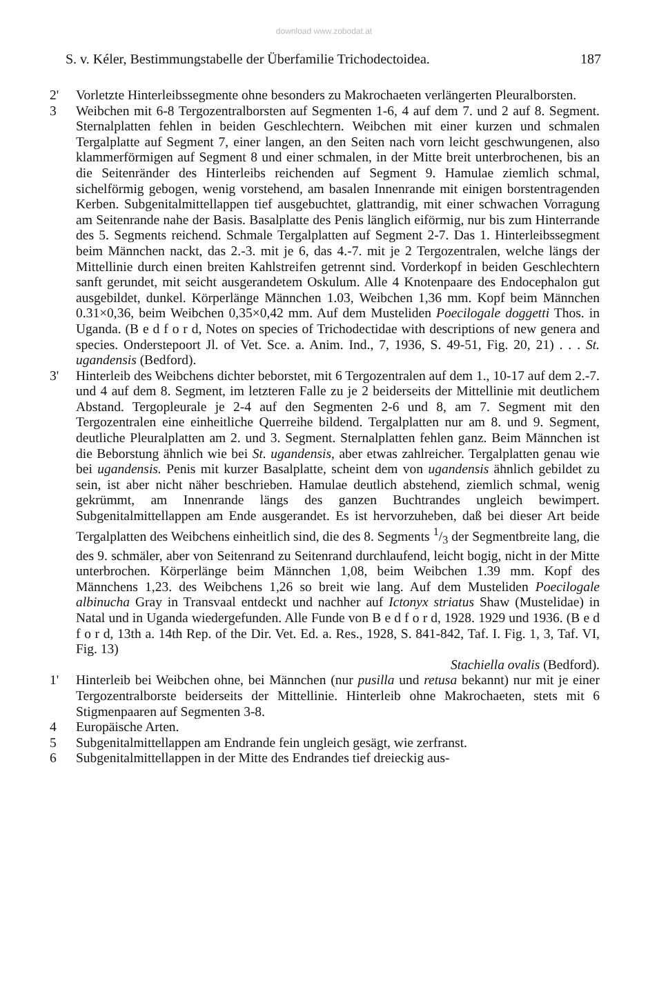download www.zobodat.at
S. v. Kéler, Bestimmungstabelle der Überfamilie Trichodectoidea. 187
2' Vorletzte Hinterleibssegmente ohne besonders zu Makrochaeten verlängerten Pleuralborsten.
3 Weibchen mit 6-8 Tergozentralborsten auf Segmenten 1-6, 4 auf dem 7. und 2 auf 8. Segment. Sternalplatten fehlen in beiden Geschlechtern. Weibchen mit einer kurzen und schmalen Tergalplatte auf Segment 7, einer langen, an den Seiten nach vorn leicht geschwungenen, also klammerförmigen auf Segment 8 und einer schmalen, in der Mitte breit unterbrochenen, bis an die Seitenränder des Hinterleibs reichenden auf Segment 9. Hamulae ziemlich schmal, sichelförmig gebogen, wenig vorstehend, am basalen Innenrande mit einigen borstentragenden Kerben. Subgenitalmittellappen tief ausgebuchtet, glattrandig, mit einer schwachen Vorragung am Seitenrande nahe der Basis. Basalplatte des Penis länglich eiförmig, nur bis zum Hinterrande des 5. Segments reichend. Schmale Tergalplatten auf Segment 2-7. Das 1. Hinterleibssegment beim Männchen nackt, das 2.-3. mit je 6, das 4.-7. mit je 2 Tergozentralen, welche längs der Mittellinie durch einen breiten Kahlstreifen getrennt sind. Vorderkopf in beiden Geschlechtern sanft gerundet, mit seicht ausgerandetem Oskulum. Alle 4 Knotenpaare des Endocephalon gut ausgebildet, dunkel. Körperlänge Männchen 1.03, Weibchen 1,36 mm. Kopf beim Männchen 0.31×0,36, beim Weibchen 0,35×0,42 mm. Auf dem Musteliden Poecilogale doggetti Thos. in Uganda. (B e d f o r d, Notes on species of Trichodectidae with descriptions of new genera and species. Onderstepoort Jl. of Vet. Sce. a. Anim. Ind., 7, 1936, S. 49-51, Fig. 20, 21) . . . St. ugandensis (Bedford).
3' Hinterleib des Weibchens dichter beborstet, mit 6 Tergozentralen auf dem 1., 10-17 auf dem 2.-7. und 4 auf dem 8. Segment, im letzteren Falle zu je 2 beiderseits der Mittellinie mit deutlichem Abstand. Tergopleurale je 2-4 auf den Segmenten 2-6 und 8, am 7. Segment mit den Tergozentralen eine einheitliche Querreihe bildend. Tergalplatten nur am 8. und 9. Segment, deutliche Pleuralplatten am 2. und 3. Segment. Sternalplatten fehlen ganz. Beim Männchen ist die Beborstung ähnlich wie bei St. ugandensis, aber etwas zahlreicher. Tergalplatten genau wie bei ugandensis. Penis mit kurzer Basalplatte, scheint dem von ugandensis ähnlich gebildet zu sein, ist aber nicht näher beschrieben. Hamulae deutlich abstehend, ziemlich schmal, wenig gekrümmt, am Innenrande längs des ganzen Buchtrandes ungleich bewimpert. Subgenitalmittellappen am Ende ausgerandet. Es ist hervorzuheben, daß bei dieser Art beide Tergalplatten des Weibchens einheitlich sind, die des 8. Segments 1/3 der Segmentbreite lang, die des 9. schmäler, aber von Seitenrand zu Seitenrand durchlaufend, leicht bogig, nicht in der Mitte unterbrochen. Körperlänge beim Männchen 1,08, beim Weibchen 1.39 mm. Kopf des Männchens 1,23. des Weibchens 1,26 so breit wie lang. Auf dem Musteliden Poecilogale albinucha Gray in Transvaal entdeckt und nachher auf Ictonyx striatus Shaw (Mustelidae) in Natal und in Uganda wiedergefunden. Alle Funde von B e d f o r d, 1928. 1929 und 1936. (B e d f o r d, 13th a. 14th Rep. of the Dir. Vet. Ed. a. Res., 1928, S. 841-842, Taf. I. Fig. 1, 3, Taf. VI, Fig. 13)
Stachiella ovalis (Bedford).
1' Hinterleib bei Weibchen ohne, bei Männchen (nur pusilla und retusa bekannt) nur mit je einer Tergozentralborste beiderseits der Mittellinie. Hinterleib ohne Makrochaeten, stets mit 6 Stigmenpaaren auf Segmenten 3-8.
4 Europäische Arten.
5 Subgenitalmittellappen am Endrande fein ungleich gesägt, wie zerfranst.
6 Subgenitalmittellappen in der Mitte des Endrandes tief dreieckig aus-